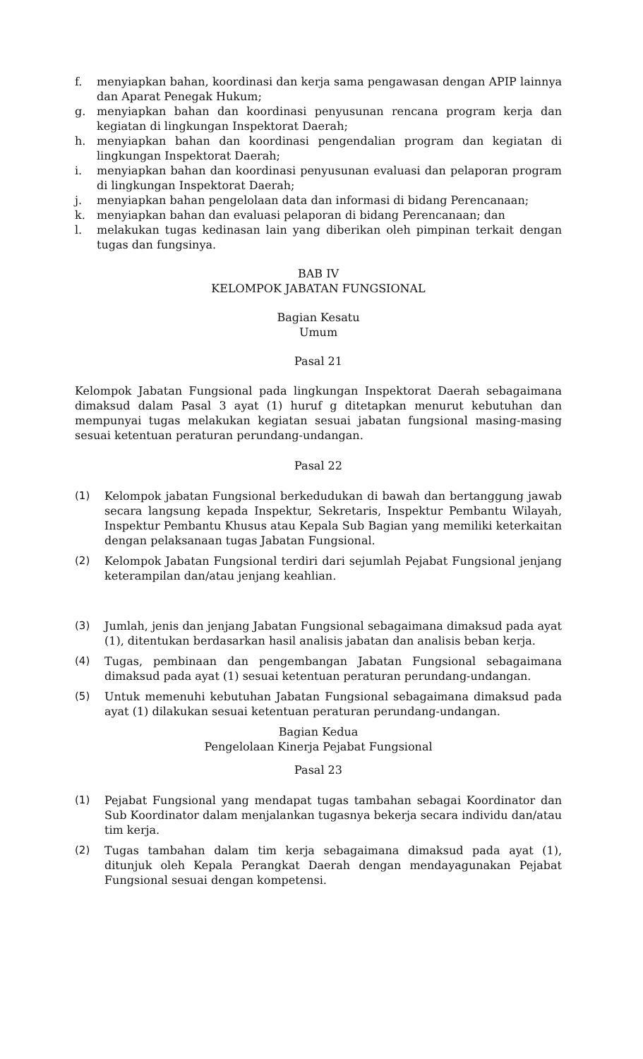f. menyiapkan bahan, koordinasi dan kerja sama pengawasan dengan APIP lainnya dan Aparat Penegak Hukum;
g. menyiapkan bahan dan koordinasi penyusunan rencana program kerja dan kegiatan di lingkungan Inspektorat Daerah;
h. menyiapkan bahan dan koordinasi pengendalian program dan kegiatan di lingkungan Inspektorat Daerah;
i. menyiapkan bahan dan koordinasi penyusunan evaluasi dan pelaporan program di lingkungan Inspektorat Daerah;
j. menyiapkan bahan pengelolaan data dan informasi di bidang Perencanaan;
k. menyiapkan bahan dan evaluasi pelaporan di bidang Perencanaan; dan
l. melakukan tugas kedinasan lain yang diberikan oleh pimpinan terkait dengan tugas dan fungsinya.
BAB IV
KELOMPOK JABATAN FUNGSIONAL
Bagian Kesatu
Umum
Pasal 21
Kelompok Jabatan Fungsional pada lingkungan Inspektorat Daerah sebagaimana dimaksud dalam Pasal 3 ayat (1) huruf g ditetapkan menurut kebutuhan dan mempunyai tugas melakukan kegiatan sesuai jabatan fungsional masing-masing sesuai ketentuan peraturan perundang-undangan.
Pasal 22
(1) Kelompok jabatan Fungsional berkedudukan di bawah dan bertanggung jawab secara langsung kepada Inspektur, Sekretaris, Inspektur Pembantu Wilayah, Inspektur Pembantu Khusus atau Kepala Sub Bagian yang memiliki keterkaitan dengan pelaksanaan tugas Jabatan Fungsional.
(2) Kelompok Jabatan Fungsional terdiri dari sejumlah Pejabat Fungsional jenjang keterampilan dan/atau jenjang keahlian.
(3) Jumlah, jenis dan jenjang Jabatan Fungsional sebagaimana dimaksud pada ayat (1), ditentukan berdasarkan hasil analisis jabatan dan analisis beban kerja.
(4) Tugas, pembinaan dan pengembangan Jabatan Fungsional sebagaimana dimaksud pada ayat (1) sesuai ketentuan peraturan perundang-undangan.
(5) Untuk memenuhi kebutuhan Jabatan Fungsional sebagaimana dimaksud pada ayat (1) dilakukan sesuai ketentuan peraturan perundang-undangan.
Bagian Kedua
Pengelolaan Kinerja Pejabat Fungsional
Pasal 23
(1) Pejabat Fungsional yang mendapat tugas tambahan sebagai Koordinator dan Sub Koordinator dalam menjalankan tugasnya bekerja secara individu dan/atau tim kerja.
(2) Tugas tambahan dalam tim kerja sebagaimana dimaksud pada ayat (1), ditunjuk oleh Kepala Perangkat Daerah dengan mendayagunakan Pejabat Fungsional sesuai dengan kompetensi.